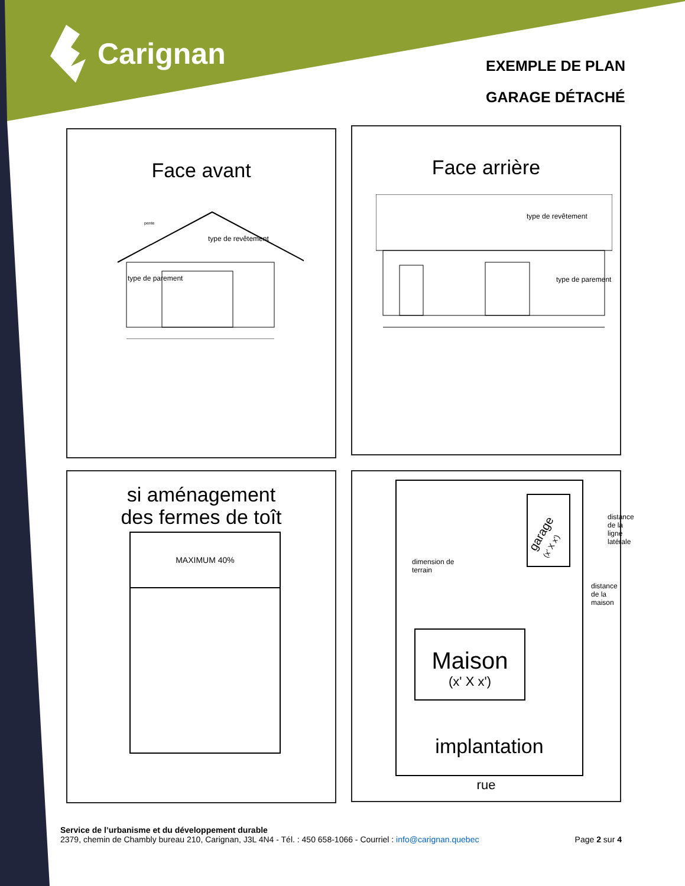Carignan
EXEMPLE DE PLAN
GARAGE DÉTACHÉ
Face avant
type de revêtement
type de parement
pente
Face arrière
type de revêtement
type de parement
si aménagement
des fermes de toît
MAXIMUM 40%
dimension de
terrain
garage
(x' X x')
Maison
(x' X x')
implantation
distance de la ligne latérale
distance de la maison
rue
Service de l’urbanisme et du développement durable
2379, chemin de Chambly bureau 210, Carignan, J3L 4N4 - Tél. : 450 658-1066 - Courriel : info@carignan.quebec Page 2 sur 4